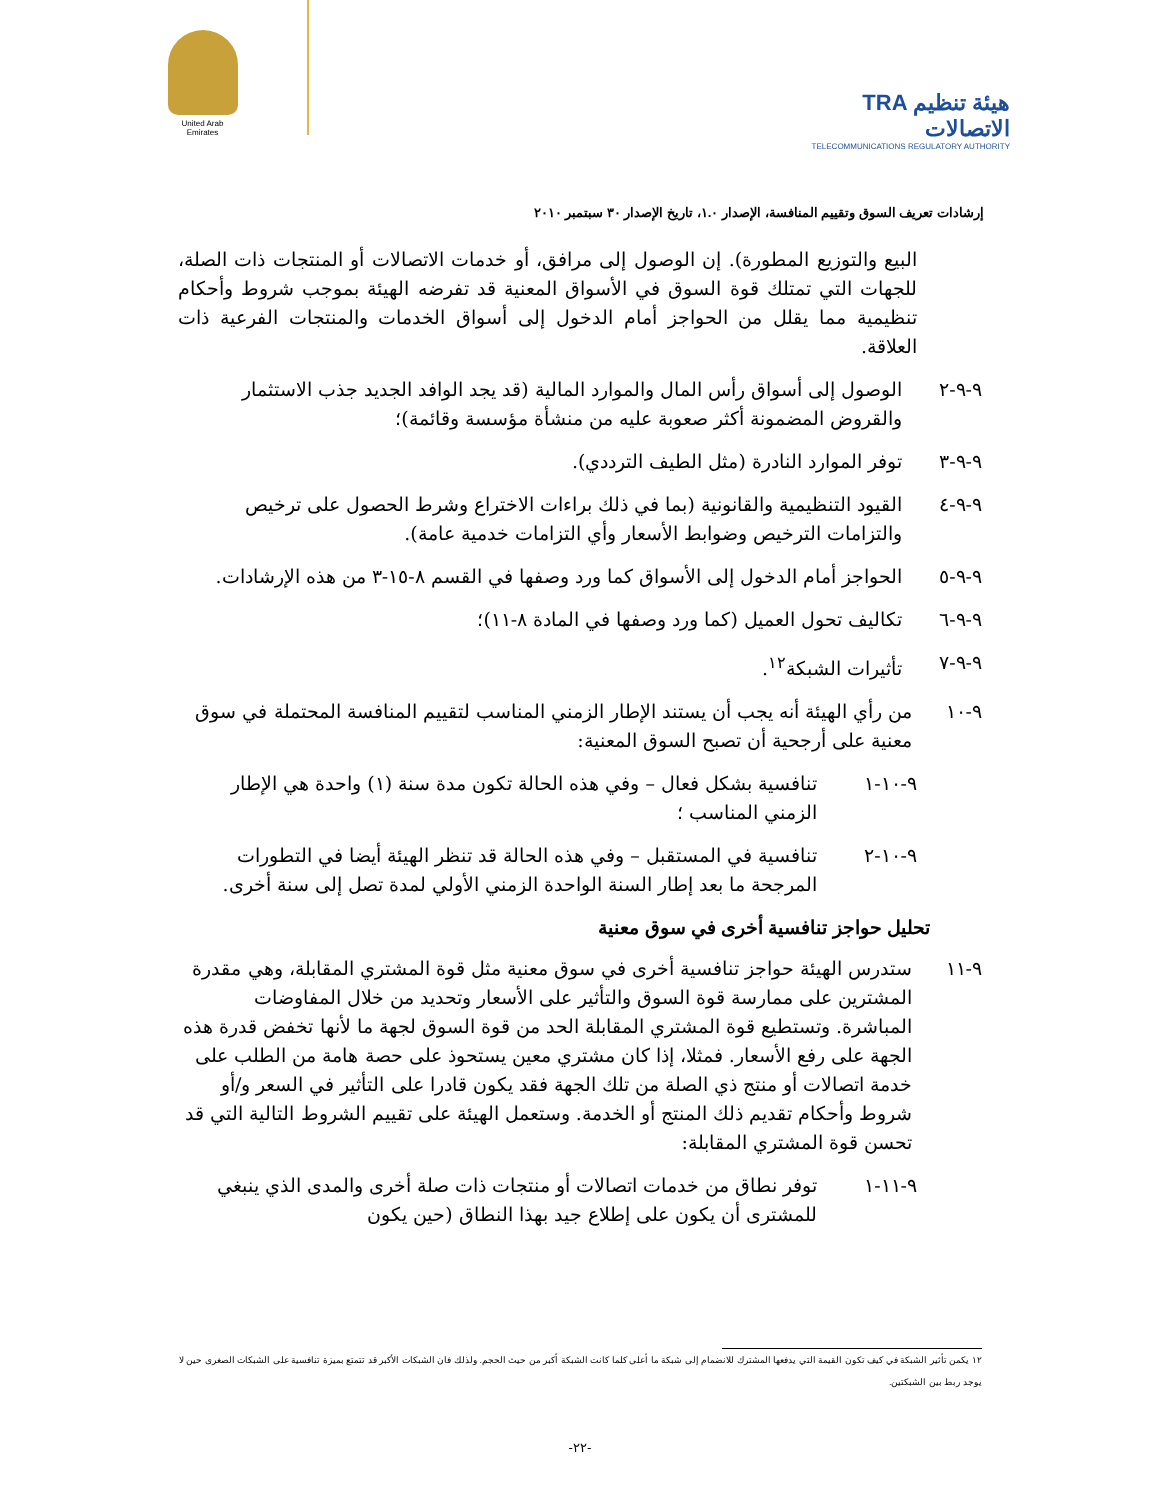United Arab Emirates
TRA هيئة تنظيم الاتصالات
TELECOMMUNICATIONS REGULATORY AUTHORITY
إرشادات تعريف السوق وتقييم المنافسة، الإصدار ١.٠، تاريخ الإصدار ٣٠ سبتمبر ٢٠١٠
البيع والتوزيع المطورة). إن الوصول إلى مرافق، أو خدمات الاتصالات أو المنتجات ذات الصلة، للجهات التي تمتلك قوة السوق في الأسواق المعنية قد تفرضه الهيئة بموجب شروط وأحكام تنظيمية مما يقلل من الحواجز أمام الدخول إلى أسواق الخدمات والمنتجات الفرعية ذات العلاقة.
٩-٩-٢ الوصول إلى أسواق رأس المال والموارد المالية (قد يجد الوافد الجديد جذب الاستثمار والقروض المضمونة أكثر صعوبة عليه من منشأة مؤسسة وقائمة)؛
٩-٩-٣ توفر الموارد النادرة (مثل الطيف الترددي).
٩-٩-٤ القيود التنظيمية والقانونية (بما في ذلك براءات الاختراع وشرط الحصول على ترخيص والتزامات الترخيص وضوابط الأسعار وأي التزامات خدمية عامة).
٩-٩-٥ الحواجز أمام الدخول إلى الأسواق كما ورد وصفها في القسم ٨-١٥-٣ من هذه الإرشادات.
٩-٩-٦ تكاليف تحول العميل (كما ورد وصفها في المادة ٨-١١)؛
٩-٩-٧ تأثيرات الشبكة<sup>١٢</sup>.
٩-١٠ من رأي الهيئة أنه يجب أن يستند الإطار الزمني المناسب لتقييم المنافسة المحتملة في سوق معنية على أرجحية أن تصبح السوق المعنية:
٩-١٠-١ تنافسية بشكل فعال – وفي هذه الحالة تكون مدة سنة (١) واحدة هي الإطار الزمني المناسب ؛
٩-١٠-٢ تنافسية في المستقبل – وفي هذه الحالة قد تنظر الهيئة أيضا في التطورات المرجحة ما بعد إطار السنة الواحدة الزمني الأولي لمدة تصل إلى سنة أخرى.
تحليل حواجز تنافسية أخرى في سوق معنية
٩-١١ ستدرس الهيئة حواجز تنافسية أخرى في سوق معنية مثل قوة المشتري المقابلة، وهي مقدرة المشترين على ممارسة قوة السوق والتأثير على الأسعار وتحديد من خلال المفاوضات المباشرة. وتستطيع قوة المشتري المقابلة الحد من قوة السوق لجهة ما لأنها تخفض قدرة هذه الجهة على رفع الأسعار. فمثلا، إذا كان مشتري معين يستحوذ على حصة هامة من الطلب على خدمة اتصالات أو منتج ذي الصلة من تلك الجهة فقد يكون قادرا على التأثير في السعر و/أو شروط وأحكام تقديم ذلك المنتج أو الخدمة. وستعمل الهيئة على تقييم الشروط التالية التي قد تحسن قوة المشتري المقابلة:
٩-١١-١ توفر نطاق من خدمات اتصالات أو منتجات ذات صلة أخرى والمدى الذي ينبغي للمشترى أن يكون على إطلاع جيد بهذا النطاق (حين يكون
١٢ يكمن تأثير الشبكة في كيف تكون القيمة التي يدفعها المشترك للانضمام إلى شبكة ما أعلى كلما كانت الشبكة أكبر من حيث الحجم. ولذلك فان الشبكات الأكبر قد تتمتع بميزة تنافسية على الشبكات الصغرى حين لا يوجد ربط بين الشبكتين.
-٢٢-